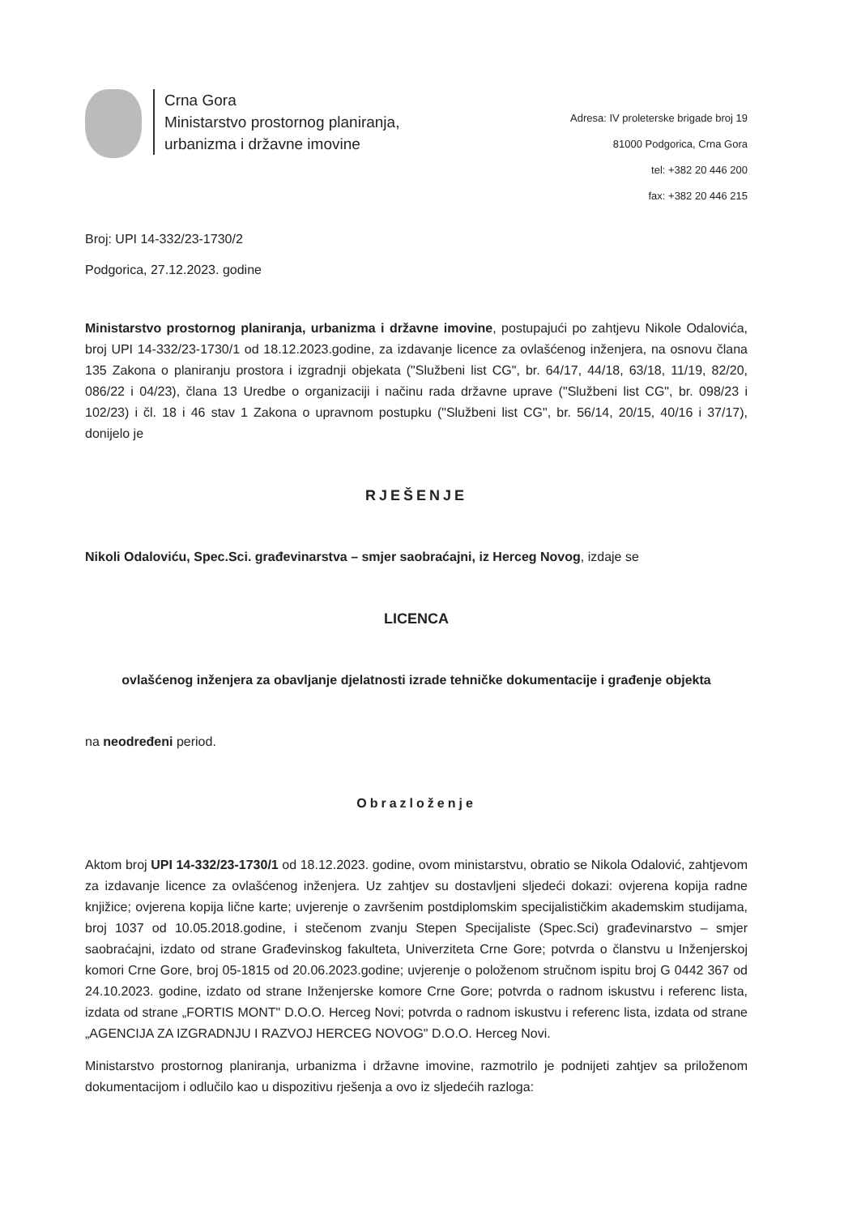Crna Gora
Ministarstvo prostornog planiranja,
urbanizma i državne imovine
Adresa: IV proleterske brigade broj 19
81000 Podgorica, Crna Gora
tel: +382 20 446 200
fax: +382 20 446 215
Broj: UPI 14-332/23-1730/2
Podgorica, 27.12.2023. godine
Ministarstvo prostornog planiranja, urbanizma i državne imovine, postupajući po zahtjevu Nikole Odalovića, broj UPI 14-332/23-1730/1 od 18.12.2023.godine, za izdavanje licence za ovlašćenog inženjera, na osnovu člana 135 Zakona o planiranju prostora i izgradnji objekata ("Službeni list CG", br. 64/17, 44/18, 63/18, 11/19, 82/20, 086/22 i 04/23), člana 13 Uredbe o organizaciji i načinu rada državne uprave ("Službeni list CG", br. 098/23 i 102/23) i čl. 18 i 46 stav 1 Zakona o upravnom postupku ("Službeni list CG", br. 56/14, 20/15, 40/16 i 37/17), donijelo je
RJEŠENJE
Nikoli Odaloviću, Spec.Sci. građevinarstva – smjer saobraćajni, iz Herceg Novog, izdaje se
LICENCA
ovlašćenog inženjera za obavljanje djelatnosti izrade tehničke dokumentacije i građenje objekta
na neodređeni period.
Obrazloženje
Aktom broj UPI 14-332/23-1730/1 od 18.12.2023. godine, ovom ministarstvu, obratio se Nikola Odalović, zahtjevom za izdavanje licence za ovlašćenog inženjera. Uz zahtjev su dostavljeni sljedeći dokazi: ovjerena kopija radne knjižice; ovjerena kopija lične karte; uvjerenje o završenim postdiplomskim specijalističkim akademskim studijama, broj 1037 od 10.05.2018.godine, i stečenom zvanju Stepen Specijaliste (Spec.Sci) građevinarstvo – smjer saobraćajni, izdato od strane Građevinskog fakulteta, Univerziteta Crne Gore; potvrda o članstvu u Inženjerskoj komori Crne Gore, broj 05-1815 od 20.06.2023.godine; uvjerenje o položenom stručnom ispitu broj G 0442 367 od 24.10.2023. godine, izdato od strane Inženjerske komore Crne Gore; potvrda o radnom iskustvu i referenc lista, izdata od strane „FORTIS MONT" D.O.O. Herceg Novi; potvrda o radnom iskustvu i referenc lista, izdata od strane „AGENCIJA ZA IZGRADNJU I RAZVOJ HERCEG NOVOG" D.O.O. Herceg Novi.
Ministarstvo prostornog planiranja, urbanizma i državne imovine, razmotrilo je podnijeti zahtjev sa priloženom dokumentacijom i odlučilo kao u dispozitivu rješenja a ovo iz sljedećih razloga: